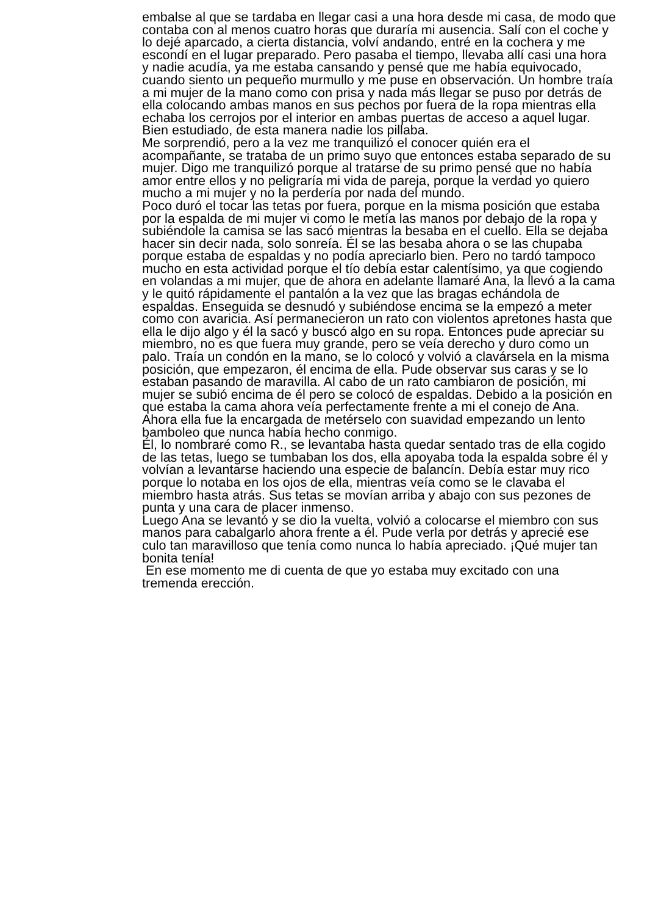embalse al que se tardaba en llegar casi a una hora desde mi casa, de modo que contaba con al menos cuatro horas que duraría mi ausencia. Salí con el coche y lo dejé aparcado, a cierta distancia, volví andando, entré en la cochera y me escondí en el lugar preparado. Pero pasaba el tiempo, llevaba allí casi una hora y nadie acudía, ya me estaba cansando y pensé que me había equivocado, cuando siento un pequeño murmullo y me puse en observación. Un hombre traía a mi mujer de la mano como con prisa y nada más llegar se puso por detrás de ella colocando ambas manos en sus pechos por fuera de la ropa mientras ella echaba los cerrojos por el interior en ambas puertas de acceso a aquel lugar. Bien estudiado, de esta manera nadie los pillaba.
Me sorprendió, pero a la vez me tranquilizó el conocer quién era el acompañante, se trataba de un primo suyo que entonces estaba separado de su mujer. Digo me tranquilizó porque al tratarse de su primo pensé que no había amor entre ellos y no peligraría mi vida de pareja, porque la verdad yo quiero mucho a mi mujer y no la perdería por nada del mundo.
Poco duró el tocar las tetas por fuera, porque en la misma posición que estaba por la espalda de mi mujer vi como le metía las manos por debajo de la ropa y subiéndole la camisa se las sacó mientras la besaba en el cuello. Ella se dejaba hacer sin decir nada, solo sonreía. Él se las besaba ahora o se las chupaba porque estaba de espaldas y no podía apreciarlo bien. Pero no tardó tampoco mucho en esta actividad porque el tío debía estar calentísimo, ya que cogiendo en volandas a mi mujer, que de ahora en adelante llamaré Ana, la llevó a la cama y le quitó rápidamente el pantalón a la vez que las bragas echándola de espaldas. Enseguida se desnudó y subiéndose encima se la empezó a meter como con avaricia. Así permanecieron un rato con violentos apretones hasta que ella le dijo algo y él la sacó y buscó algo en su ropa. Entonces pude apreciar su miembro, no es que fuera muy grande, pero se veía derecho y duro como un palo. Traía un condón en la mano, se lo colocó y volvió a clavársela en la misma posición, que empezaron, él encima de ella. Pude observar sus caras y se lo estaban pasando de maravilla. Al cabo de un rato cambiaron de posición, mi mujer se subió encima de él pero se colocó de espaldas. Debido a la posición en que estaba la cama ahora veía perfectamente frente a mi el conejo de Ana. Ahora ella fue la encargada de metérselo con suavidad empezando un lento bamboleo que nunca había hecho conmigo.
Él, lo nombraré como R., se levantaba hasta quedar sentado tras de ella cogido de las tetas, luego se tumbaban los dos, ella apoyaba toda la espalda sobre él y volvían a levantarse haciendo una especie de balancín. Debía estar muy rico porque lo notaba en los ojos de ella, mientras veía como se le clavaba el miembro hasta atrás. Sus tetas se movían arriba y abajo con sus pezones de punta y una cara de placer inmenso.
Luego Ana se levantó y se dio la vuelta, volvió a colocarse el miembro con sus manos para cabalgarlo ahora frente a él. Pude verla por detrás y aprecié ese culo tan maravilloso que tenía como nunca lo había apreciado. ¡Qué mujer tan bonita tenía!
En ese momento me di cuenta de que yo estaba muy excitado con una tremenda erección.